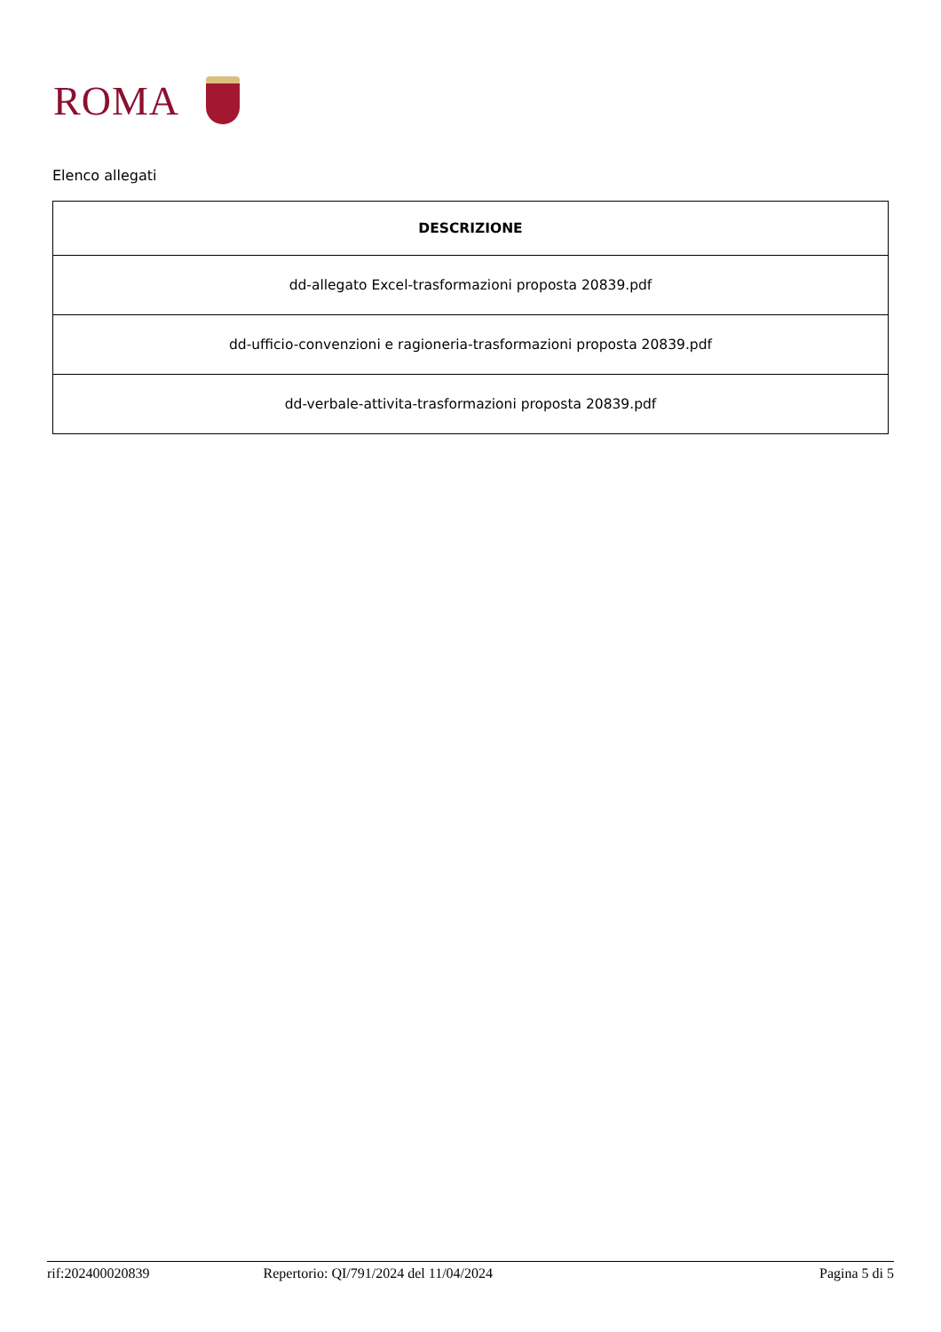ROMA
Elenco allegati
| DESCRIZIONE |
| --- |
| dd-allegato Excel-trasformazioni proposta 20839.pdf |
| dd-ufficio-convenzioni e ragioneria-trasformazioni proposta 20839.pdf |
| dd-verbale-attivita-trasformazioni proposta 20839.pdf |
rif:202400020839 Repertorio: QI/791/2024 del 11/04/2024 Pagina 5 di 5